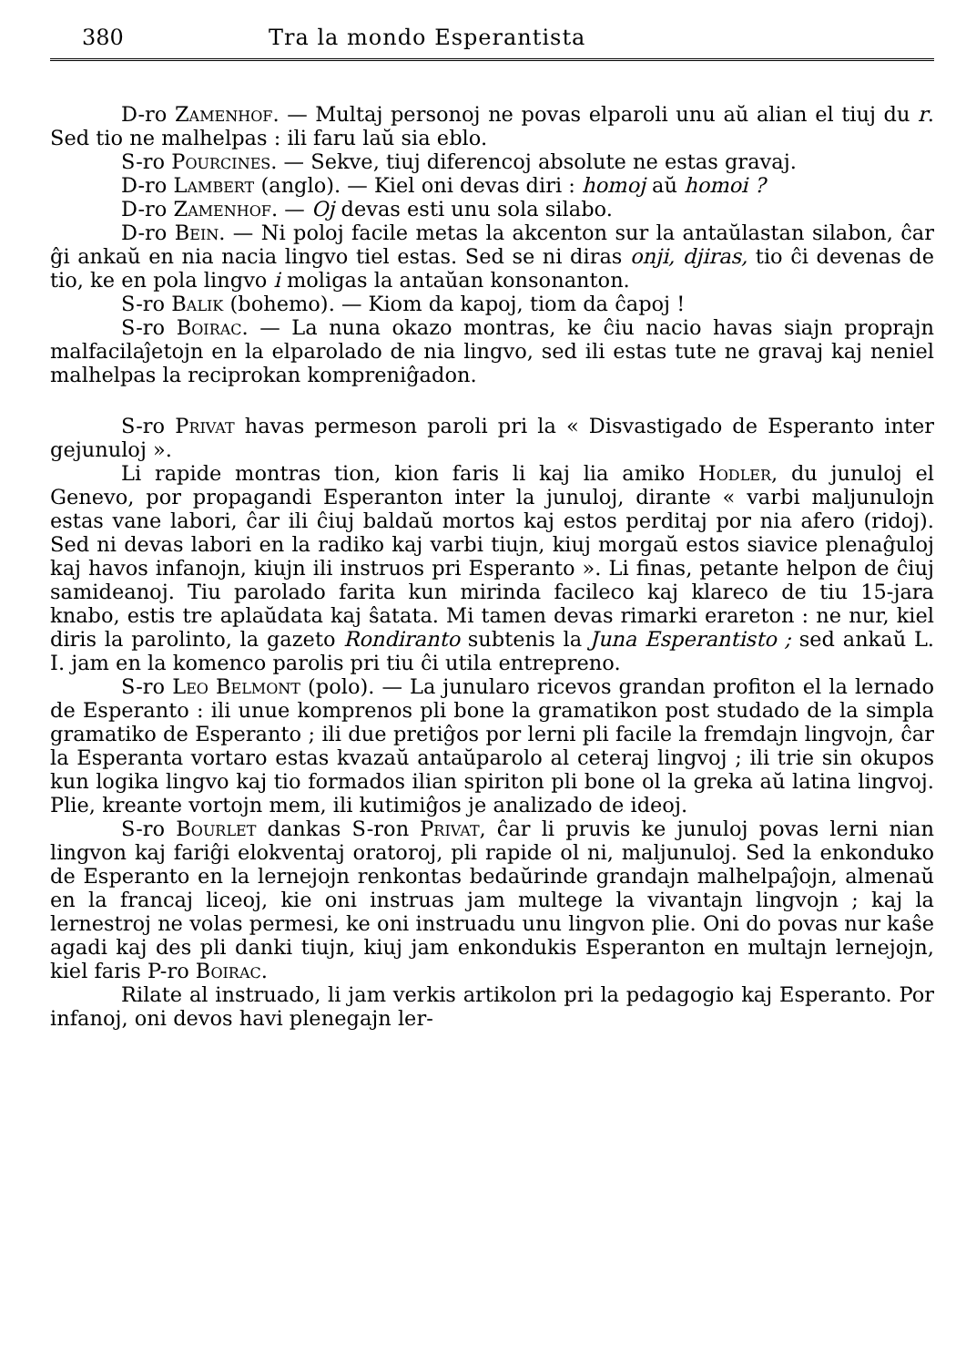380 Tra la mondo Esperantista
D-ro Zamenhof. — Multaj personoj ne povas elparoli unu aŭ alian el tiuj du r. Sed tio ne malhelpas : ili faru laŭ sia eblo.
S-ro Pourcines. — Sekve, tiuj diferencoj absolute ne estas gravaj.
D-ro Lambert (anglo). — Kiel oni devas diri : homoj aŭ homoi ?
D-ro Zamenhof. — Oj devas esti unu sola silabo.
D-ro Bein. — Ni poloj facile metas la akcenton sur la antaŭlastan silabon, ĉar ĝi ankaŭ en nia nacia lingvo tiel estas. Sed se ni diras onji, djiras, tio ĉi devenas de tio, ke en pola lingvo i moligas la antaŭan konsonanton.
S-ro Balik (bohemo). — Kiom da kapoj, tiom da ĉapoj !
S-ro Boirac. — La nuna okazo montras, ke ĉiu nacio havas siajn proprajn malfacilaĵetojn en la elparolado de nia lingvo, sed ili estas tute ne gravaj kaj neniel malhelpas la reciprokan kompreniĝadon.
S-ro Privat havas permeson paroli pri la « Disvastigado de Esperanto inter gejunuloj ».
Li rapide montras tion, kion faris li kaj lia amiko Hodler, du junuloj el Genevo, por propagandi Esperanton inter la junuloj, dirante « varbi maljunulojn estas vane labori, ĉar ili ĉiuj baldaŭ mortos kaj estos perditaj por nia afero (ridoj). Sed ni devas labori en la radiko kaj varbi tiujn, kiuj morgaŭ estos siavice plenaĝuloj kaj havos infanojn, kiujn ili instruos pri Esperanto ». Li finas, petante helpon de ĉiuj samideanoj. Tiu parolado farita kun mirinda facileco kaj klareco de tiu 15-jara knabo, estis tre aplaŭdata kaj ŝatata. Mi tamen devas rimarki erareton : ne nur, kiel diris la parolinto, la gazeto Rondiranto subtenis la Juna Esperantisto ; sed ankaŭ L. I. jam en la komenco parolis pri tiu ĉi utila entrepreno.
S-ro Leo Belmont (polo). — La junularo ricevos grandan profiton el la lernado de Esperanto : ili unue komprenos pli bone la gramatikon post studado de la simpla gramatiko de Esperanto ; ili due pretiĝos por lerni pli facile la fremdajn lingvojn, ĉar la Esperanta vortaro estas kvazaŭ antaŭparolo al ceteraj lingvoj ; ili trie sin okupos kun logika lingvo kaj tio formados ilian spiriton pli bone ol la greka aŭ latina lingvoj. Plie, kreante vortojn mem, ili kutimiĝos je analizado de ideoj.
S-ro Bourlet dankas S-ron Privat, ĉar li pruvis ke junuloj povas lerni nian lingvon kaj fariĝi elokventaj oratoroj, pli rapide ol ni, maljunuloj. Sed la enkonduko de Esperanto en la lernejojn renkontas bedaŭrinde grandajn malhelpaĵojn, almenaŭ en la francaj liceoj, kie oni instruas jam multege la vivantajn lingvojn ; kaj la lernestroj ne volas permesi, ke oni instruadu unu lingvon plie. Oni do povas nur kaŝe agadi kaj des pli danki tiujn, kiuj jam enkondukis Esperanton en multajn lernejojn, kiel faris P-ro Boirac.
Rilate al instruado, li jam verkis artikolon pri la pedagogio kaj Esperanto. Por infanoj, oni devos havi plenegajn ler-